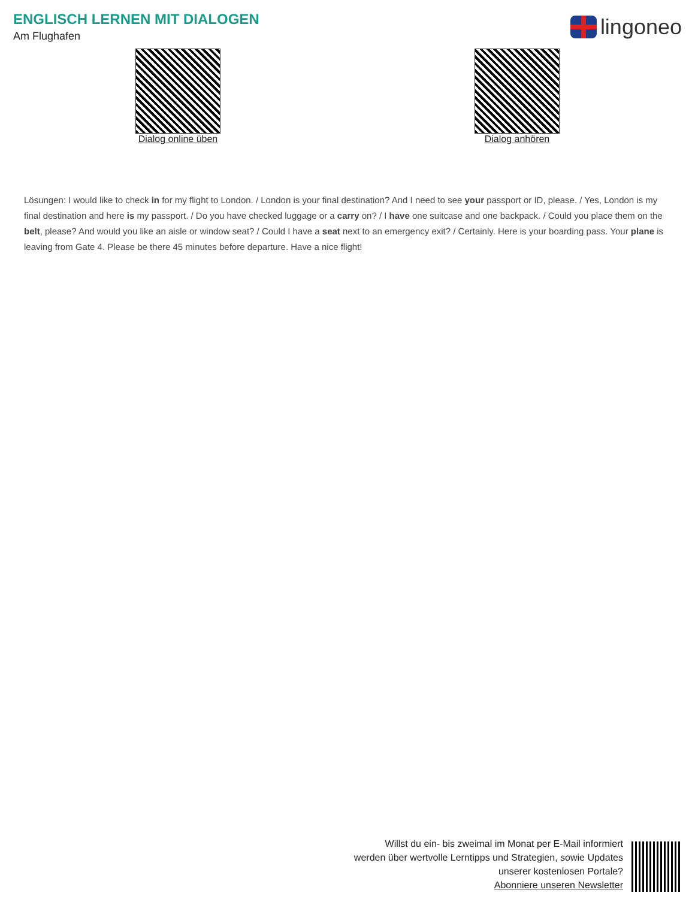ENGLISCH LERNEN MIT DIALOGEN
Am Flughafen
lingoneo
Dialog online üben
Dialog anhören
Lösungen: I would like to check in for my flight to London. / London is your final destination? And I need to see your passport or ID, please. / Yes, London is my final destination and here is my passport. / Do you have checked luggage or a carry on? / I have one suitcase and one backpack. / Could you place them on the belt, please? And would you like an aisle or window seat? / Could I have a seat next to an emergency exit? / Certainly. Here is your boarding pass. Your plane is leaving from Gate 4. Please be there 45 minutes before departure. Have a nice flight!
Willst du ein- bis zweimal im Monat per E-Mail informiert
werden über wertvolle Lerntipps und Strategien, sowie Updates
unserer kostenlosen Portale?
Abonniere unseren Newsletter